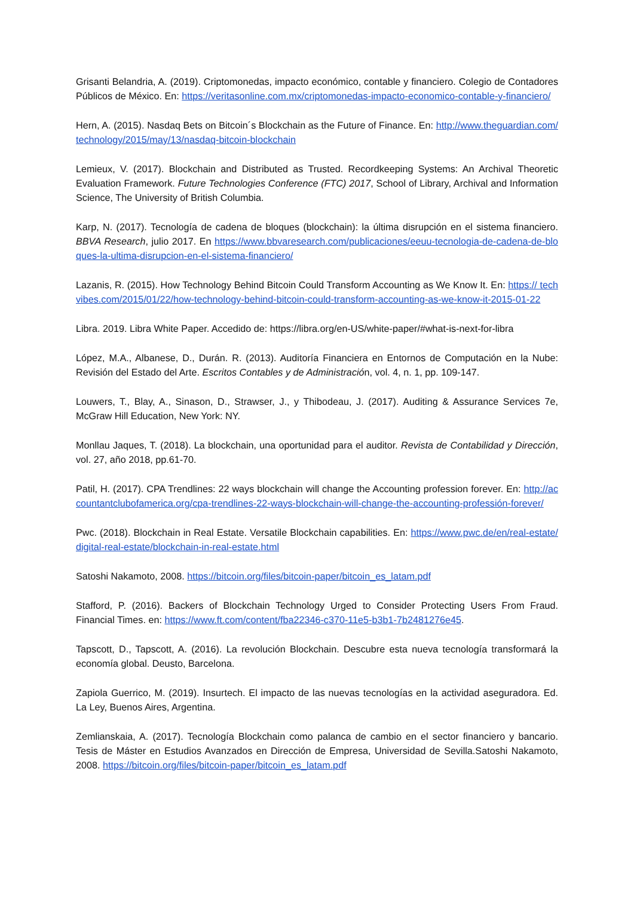Grisanti Belandria, A. (2019). Criptomonedas, impacto económico, contable y financiero. Colegio de Contadores Públicos de México. En: https://veritasonline.com.mx/criptomonedas-impacto-economico-contable-y-financiero/
Hern, A. (2015). Nasdaq Bets on Bitcoin´s Blockchain as the Future of Finance. En: http://www.theguardian.com/technology/2015/may/13/nasdaq-bitcoin-blockchain
Lemieux, V. (2017). Blockchain and Distributed as Trusted. Recordkeeping Systems: An Archival Theoretic Evaluation Framework. Future Technologies Conference (FTC) 2017, School of Library, Archival and Information Science, The University of British Columbia.
Karp, N. (2017). Tecnología de cadena de bloques (blockchain): la última disrupción en el sistema financiero. BBVA Research, julio 2017. En https://www.bbvaresearch.com/publicaciones/eeuu-tecnologia-de-cadena-de-bloques-la-ultima-disrupcion-en-el-sistema-financiero/
Lazanis, R. (2015). How Technology Behind Bitcoin Could Transform Accounting as We Know It. En: https:// techvibes.com/2015/01/22/how-technology-behind-bitcoin-could-transform-accounting-as-we-know-it-2015-01-22
Libra. 2019. Libra White Paper. Accedido de: https://libra.org/en-US/white-paper/#what-is-next-for-libra
López, M.A., Albanese, D., Durán. R. (2013). Auditoría Financiera en Entornos de Computación en la Nube: Revisión del Estado del Arte. Escritos Contables y de Administración, vol. 4, n. 1, pp. 109-147.
Louwers, T., Blay, A., Sinason, D., Strawser, J., y Thibodeau, J. (2017). Auditing & Assurance Services 7e, McGraw Hill Education, New York: NY.
Monllau Jaques, T. (2018). La blockchain, una oportunidad para el auditor. Revista de Contabilidad y Dirección, vol. 27, año 2018, pp.61-70.
Patil, H. (2017). CPA Trendlines: 22 ways blockchain will change the Accounting profession forever. En: http://accountantclubofamerica.org/cpa-trendlines-22-ways-blockchain-will-change-the-accounting-professión-forever/
Pwc. (2018). Blockchain in Real Estate. Versatile Blockchain capabilities. En: https://www.pwc.de/en/real-estate/digital-real-estate/blockchain-in-real-estate.html
Satoshi Nakamoto, 2008. https://bitcoin.org/files/bitcoin-paper/bitcoin_es_latam.pdf
Stafford, P. (2016). Backers of Blockchain Technology Urged to Consider Protecting Users From Fraud. Financial Times. en: https://www.ft.com/content/fba22346-c370-11e5-b3b1-7b2481276e45.
Tapscott, D., Tapscott, A. (2016). La revolución Blockchain. Descubre esta nueva tecnología transformará la economía global. Deusto, Barcelona.
Zapiola Guerrico, M. (2019). Insurtech. El impacto de las nuevas tecnologías en la actividad aseguradora. Ed. La Ley, Buenos Aires, Argentina.
Zemlianskaia, A. (2017). Tecnología Blockchain como palanca de cambio en el sector financiero y bancario. Tesis de Máster en Estudios Avanzados en Dirección de Empresa, Universidad de Sevilla.Satoshi Nakamoto, 2008. https://bitcoin.org/files/bitcoin-paper/bitcoin_es_latam.pdf